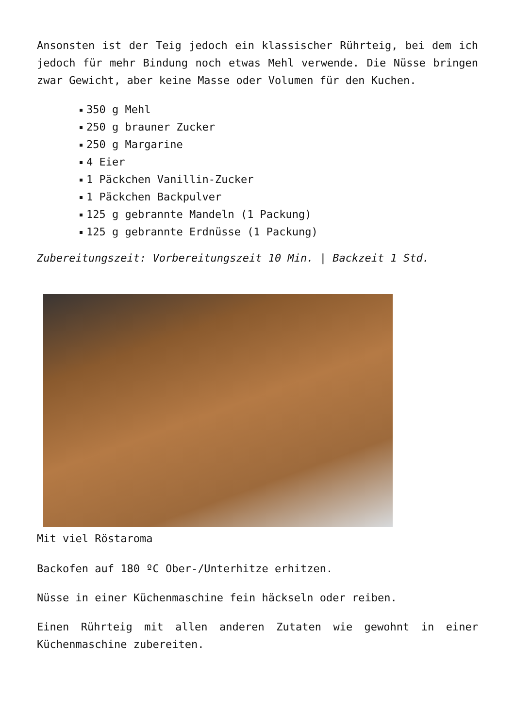Ansonsten ist der Teig jedoch ein klassischer Rührteig, bei dem ich jedoch für mehr Bindung noch etwas Mehl verwende. Die Nüsse bringen zwar Gewicht, aber keine Masse oder Volumen für den Kuchen.
350 g Mehl
250 g brauner Zucker
250 g Margarine
4 Eier
1 Päckchen Vanillin-Zucker
1 Päckchen Backpulver
125 g gebrannte Mandeln (1 Packung)
125 g gebrannte Erdnüsse (1 Packung)
Zubereitungszeit: Vorbereitungszeit 10 Min. | Backzeit 1 Std.
Mit viel Röstaroma
Backofen auf 180 ºC Ober-/Unterhitze erhitzen.
Nüsse in einer Küchenmaschine fein häckseln oder reiben.
Einen Rührteig mit allen anderen Zutaten wie gewohnt in einer Küchenmaschine zubereiten.